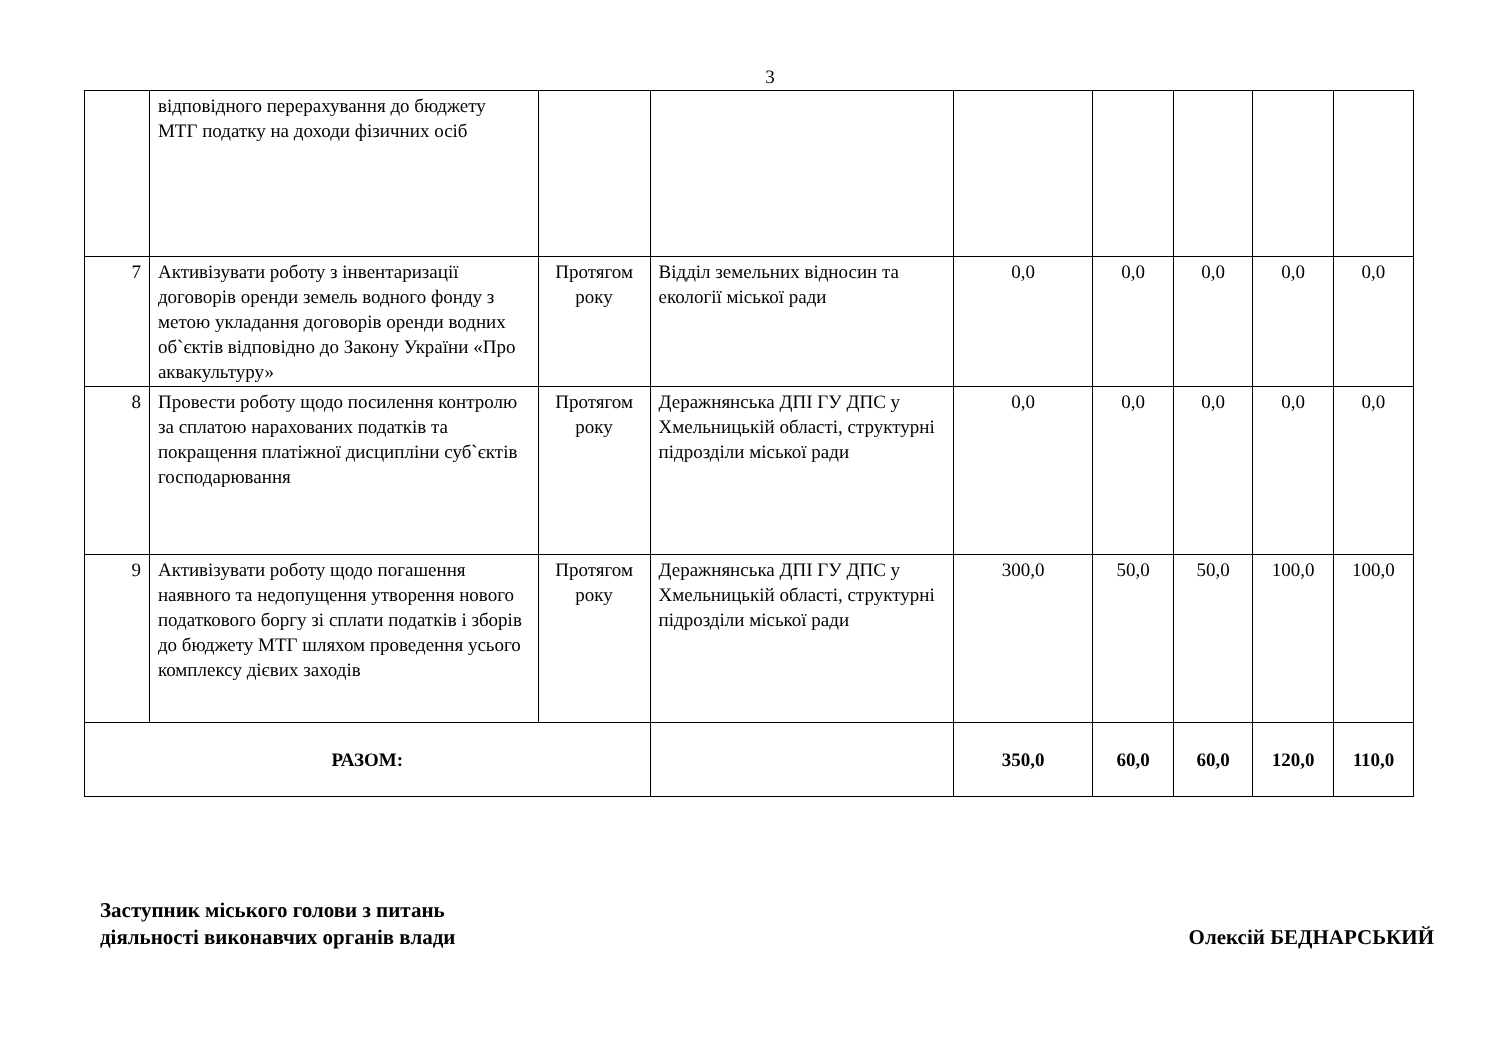3
| | відповідного перерахування до бюджету МТГ податку на доходи фізичних осіб | | | | | | | |
| 7 | Активізувати роботу з інвентаризації договорів оренди земель водного фонду з метою укладання договорів оренди водних об`єктів відповідно до Закону України «Про аквакультуру» | Протягом року | Відділ земельних відносин та екології міської ради | 0,0 | 0,0 | 0,0 | 0,0 | 0,0 |
| 8 | Провести роботу щодо посилення контролю за сплатою нарахованих податків та покращення платіжної дисципліни суб`єктів господарювання | Протягом року | Деражнянська ДПІ ГУ ДПС у Хмельницькій області, структурні підрозділи міської ради | 0,0 | 0,0 | 0,0 | 0,0 | 0,0 |
| 9 | Активізувати роботу щодо погашення наявного та недопущення утворення нового податкового боргу зі сплати податків і зборів до бюджету МТГ шляхом проведення усього комплексу дієвих заходів | Протягом року | Деражнянська ДПІ ГУ ДПС у Хмельницькій області, структурні підрозділи міської ради | 300,0 | 50,0 | 50,0 | 100,0 | 100,0 |
| РАЗОМ: | | | | 350,0 | 60,0 | 60,0 | 120,0 | 110,0 |
Заступник міського голови з питань
діяльності виконавчих органів влади
Олексій БЕДНАРСЬКИЙ